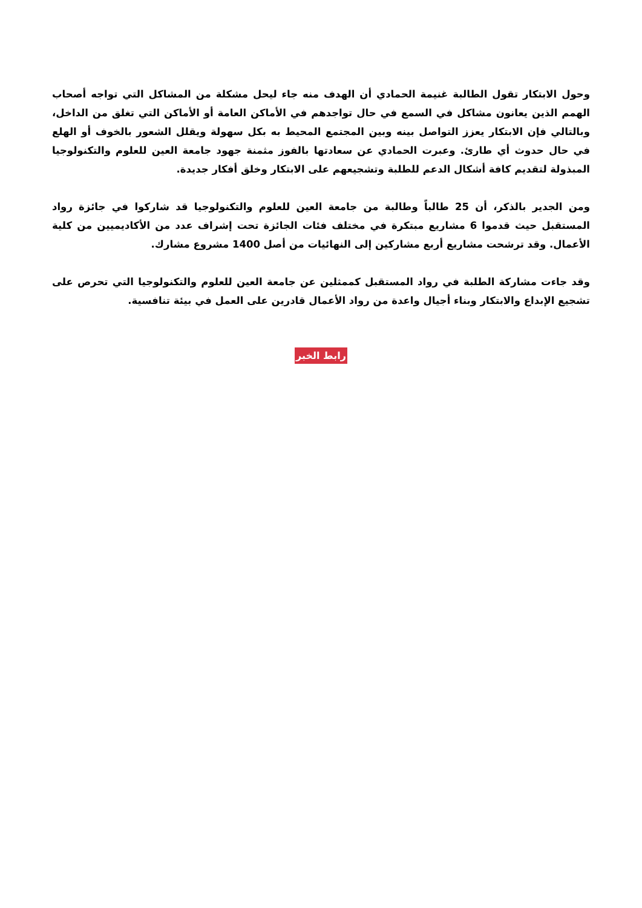وحول الابتكار تقول الطالبة غنيمة الحمادي أن الهدف منه جاء ليحل مشكلة من المشاكل التي تواجه أصحاب الهمم الذين يعانون مشاكل في السمع في حال تواجدهم في الأماكن العامة أو الأماكن التي تغلق من الداخل، وبالتالي فإن الابتكار يعزز التواصل بينه وبين المجتمع المحيط به بكل سهولة ويقلل الشعور بالخوف أو الهلع في حال حدوث أي طارئ. وعبرت الحمادي عن سعادتها بالفوز مثمنة جهود جامعة العين للعلوم والتكنولوجيا المبذولة لتقديم كافة أشكال الدعم للطلبة وتشجيعهم على الابتكار وخلق أفكار جديدة.
ومن الجدير بالذكر، أن 25 طالباً وطالبة من جامعة العين للعلوم والتكنولوجيا قد شاركوا في جائزة رواد المستقبل حيث قدموا 6 مشاريع مبتكرة في مختلف فئات الجائزة تحت إشراف عدد من الأكاديميين من كلية الأعمال. وقد ترشحت مشاريع أربع مشاركين إلى النهائيات من أصل 1400 مشروع مشارك.
وقد جاءت مشاركة الطلبة في رواد المستقبل كممثلين عن جامعة العين للعلوم والتكنولوجيا التي تحرص على تشجيع الإبداع والابتكار وبناء أجيال واعدة من رواد الأعمال قادرين على العمل في بيئة تنافسية.
رابط الخبر